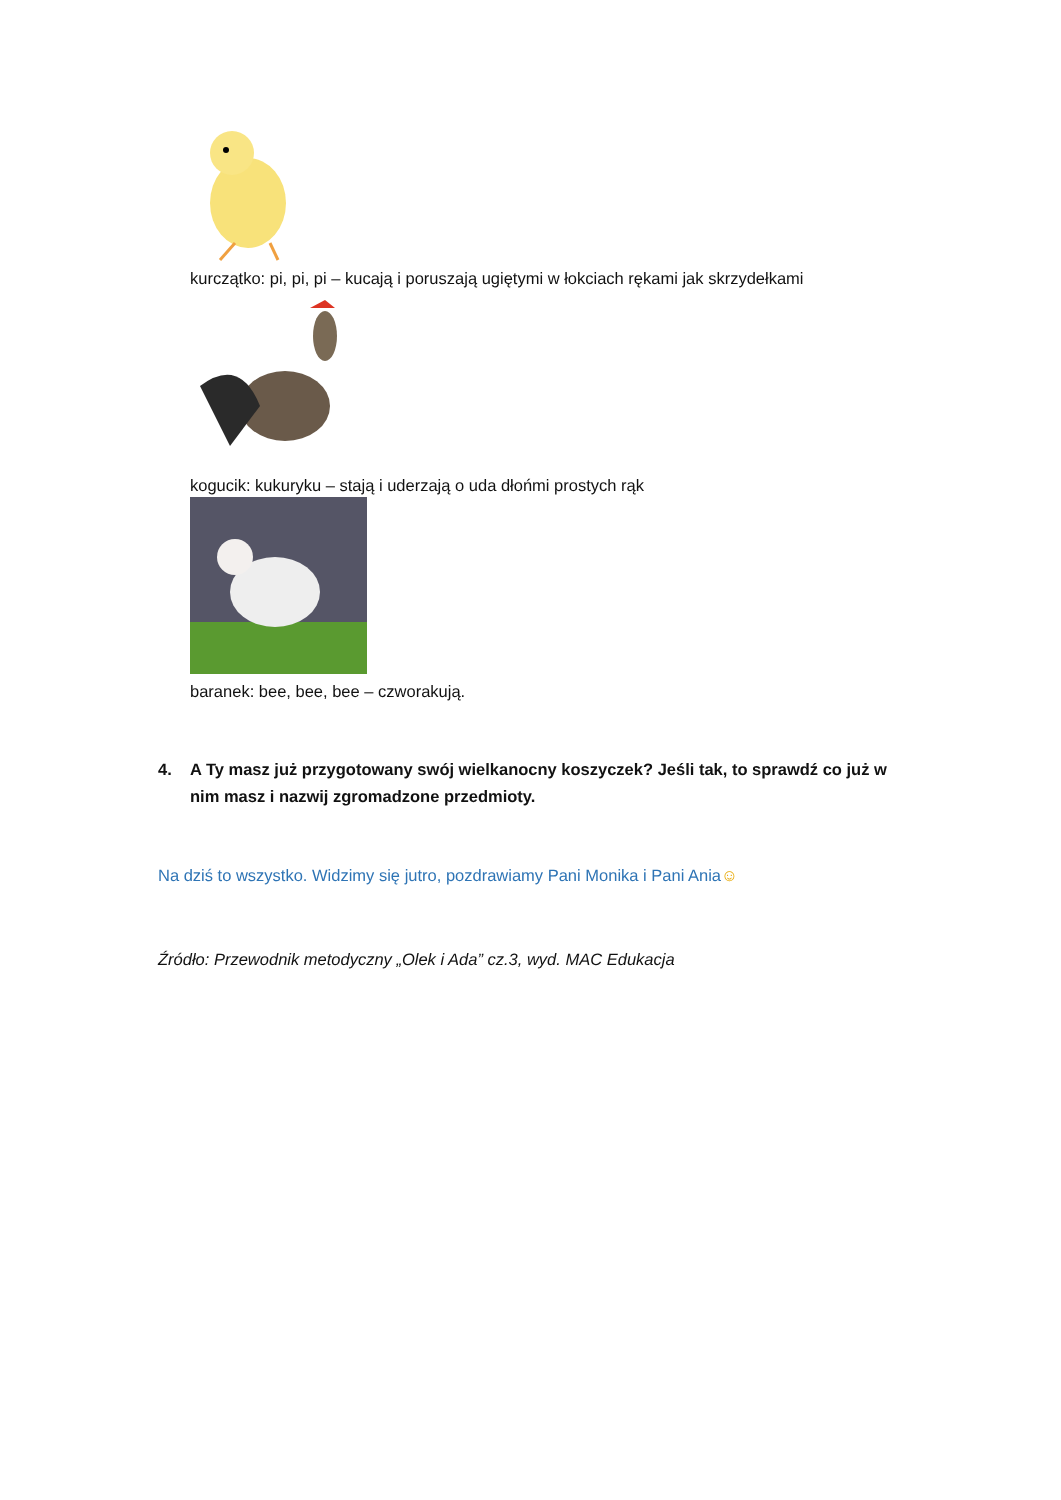kurczątko: pi, pi, pi – kucają i poruszają ugiętymi w łokciach rękami jak skrzydełkami
kogucik: kukuryku – stają i uderzają o uda dłońmi prostych rąk
baranek: bee, bee, bee – czworakują.
4. A Ty masz już przygotowany swój wielkanocny koszyczek? Jeśli tak, to sprawdź co już w nim masz i nazwij zgromadzone przedmioty.
Na dziś to wszystko. Widzimy się jutro, pozdrawiamy Pani Monika i Pani Ania☺
Źródło: Przewodnik metodyczny „Olek i Ada” cz.3, wyd. MAC Edukacja